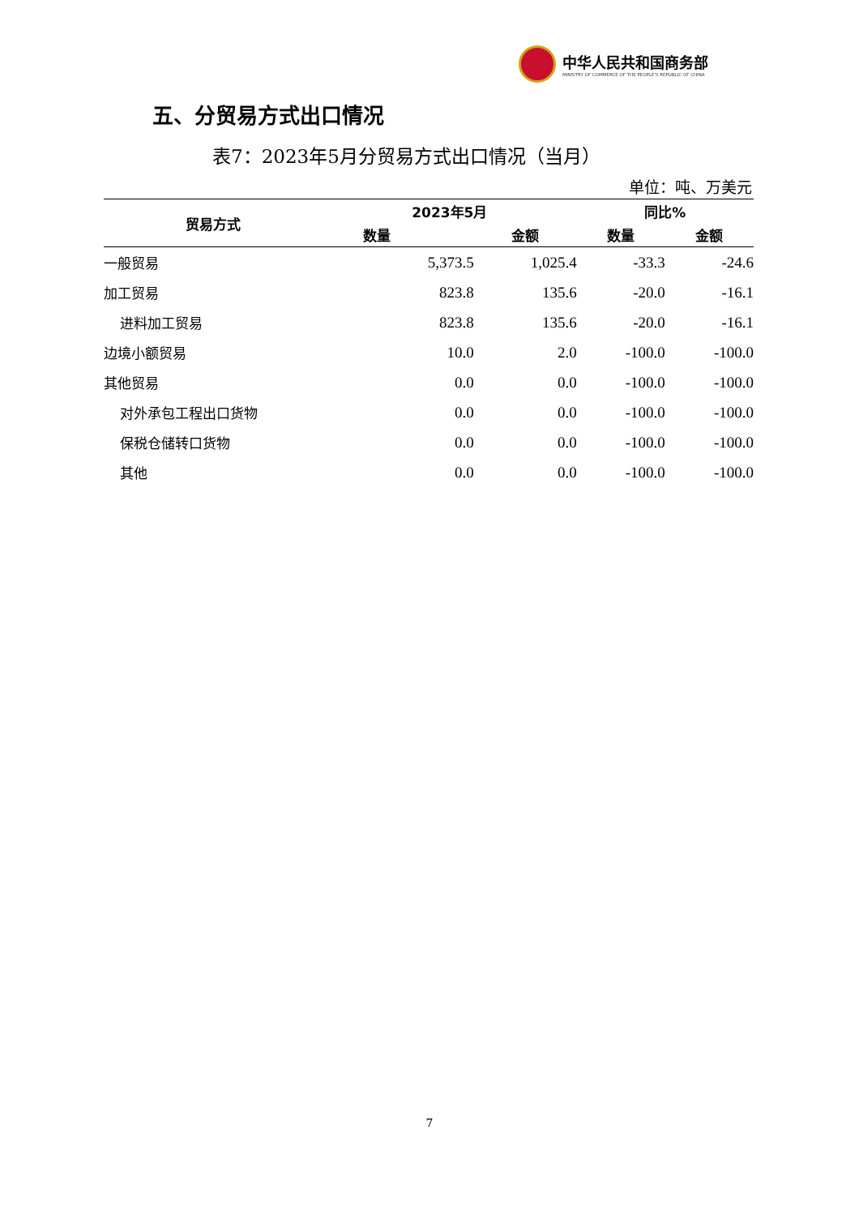中华人民共和国商务部
MINISTRY OF COMMERCE OF THE PEOPLE'S REPUBLIC OF CHINA
五、分贸易方式出口情况
表7：2023年5月分贸易方式出口情况（当月）
单位：吨、万美元
| 贸易方式 | 2023年5月 | | 同比% | |
| --- | --- | --- | --- | --- |
| | 数量 | 金额 | 数量 | 金额 |
| 一般贸易 | 5,373.5 | 1,025.4 | -33.3 | -24.6 |
| 加工贸易 | 823.8 | 135.6 | -20.0 | -16.1 |
| 进料加工贸易 | 823.8 | 135.6 | -20.0 | -16.1 |
| 边境小额贸易 | 10.0 | 2.0 | -100.0 | -100.0 |
| 其他贸易 | 0.0 | 0.0 | -100.0 | -100.0 |
| 对外承包工程出口货物 | 0.0 | 0.0 | -100.0 | -100.0 |
| 保税仓储转口货物 | 0.0 | 0.0 | -100.0 | -100.0 |
| 其他 | 0.0 | 0.0 | -100.0 | -100.0 |
7